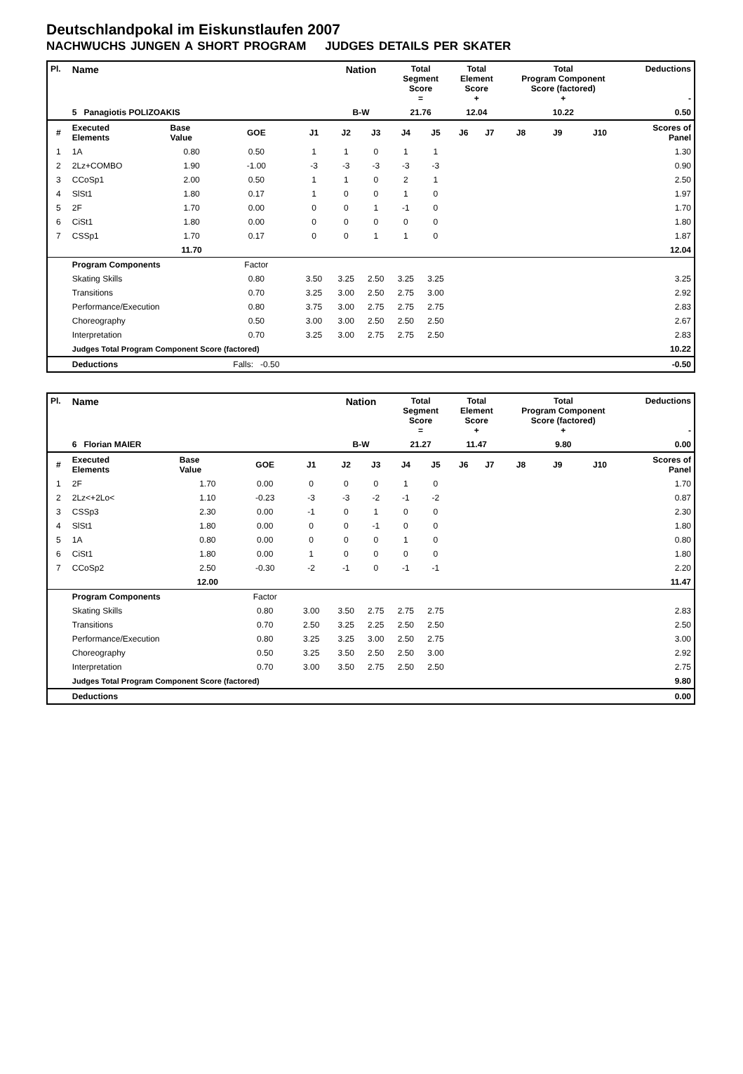Deutschlandpokal im Eiskunstlaufen 2007
NACHWUCHS JUNGEN A SHORT PROGRAM JUDGES DETAILS PER SKATER
| Pl. | Name | | | | Nation | | Total Segment Score = | | Total Element Score + | | Total Program Component Score (factored) + | | | | Deductions - |
| --- | --- | --- | --- | --- | --- | --- | --- | --- | --- | --- | --- | --- | --- | --- | --- |
| | 5 Panagiotis POLIZOAKIS | | | | B-W | | 21.76 | | 12.04 | | 10.22 | | | | 0.50 |
| # | Executed Elements | Base Value | GOE | J1 | J2 | J3 | J4 | J5 | J6 | J7 | J8 | J9 | J10 | Scores of Panel | |
| 1 | 1A | 0.80 | 0.50 | 1 | 1 | 0 | 1 | 1 | | | | | | 1.30 | |
| 2 | 2Lz+COMBO | 1.90 | -1.00 | -3 | -3 | -3 | -3 | -3 | | | | | | 0.90 | |
| 3 | CCoSp1 | 2.00 | 0.50 | 1 | 1 | 0 | 2 | 1 | | | | | | 2.50 | |
| 4 | SlSt1 | 1.80 | 0.17 | 1 | 0 | 0 | 1 | 0 | | | | | | 1.97 | |
| 5 | 2F | 1.70 | 0.00 | 0 | 0 | 1 | -1 | 0 | | | | | | 1.70 | |
| 6 | CiSt1 | 1.80 | 0.00 | 0 | 0 | 0 | 0 | 0 | | | | | | 1.80 | |
| 7 | CSSp1 | 1.70 | 0.17 | 0 | 0 | 1 | 1 | 0 | | | | | | 1.87 | |
| | | 11.70 | | | | | | | | | | | | 12.04 | |
| | Program Components | | Factor | | | | | | | | | | | | |
| | Skating Skills | | 0.80 | 3.50 | 3.25 | 2.50 | 3.25 | 3.25 | | | | | | 3.25 | |
| | Transitions | | 0.70 | 3.25 | 3.00 | 2.50 | 2.75 | 3.00 | | | | | | 2.92 | |
| | Performance/Execution | | 0.80 | 3.75 | 3.00 | 2.75 | 2.75 | 2.75 | | | | | | 2.83 | |
| | Choreography | | 0.50 | 3.00 | 3.00 | 2.50 | 2.50 | 2.50 | | | | | | 2.67 | |
| | Interpretation | | 0.70 | 3.25 | 3.00 | 2.75 | 2.75 | 2.50 | | | | | | 2.83 | |
| | Judges Total Program Component Score (factored) | | | | | | | | | | | | | 10.22 | |
| | Deductions | | Falls: -0.50 | | | | | | | | | | | -0.50 | |
| Pl. | Name | | | | Nation | | Total Segment Score = | | Total Element Score + | | Total Program Component Score (factored) + | | | | Deductions - |
| --- | --- | --- | --- | --- | --- | --- | --- | --- | --- | --- | --- | --- | --- | --- | --- |
| | 6 Florian MAIER | | | | B-W | | 21.27 | | 11.47 | | 9.80 | | | | 0.00 |
| # | Executed Elements | Base Value | GOE | J1 | J2 | J3 | J4 | J5 | J6 | J7 | J8 | J9 | J10 | Scores of Panel | |
| 1 | 2F | 1.70 | 0.00 | 0 | 0 | 0 | 1 | 0 | | | | | | 1.70 | |
| 2 | 2Lz<+2Lo< | 1.10 | -0.23 | -3 | -3 | -2 | -1 | -2 | | | | | | 0.87 | |
| 3 | CSSp3 | 2.30 | 0.00 | -1 | 0 | 1 | 0 | 0 | | | | | | 2.30 | |
| 4 | SlSt1 | 1.80 | 0.00 | 0 | 0 | -1 | 0 | 0 | | | | | | 1.80 | |
| 5 | 1A | 0.80 | 0.00 | 0 | 0 | 0 | 1 | 0 | | | | | | 0.80 | |
| 6 | CiSt1 | 1.80 | 0.00 | 1 | 0 | 0 | 0 | 0 | | | | | | 1.80 | |
| 7 | CCoSp2 | 2.50 | -0.30 | -2 | -1 | 0 | -1 | -1 | | | | | | 2.20 | |
| | | 12.00 | | | | | | | | | | | | 11.47 | |
| | Program Components | | Factor | | | | | | | | | | | | |
| | Skating Skills | | 0.80 | 3.00 | 3.50 | 2.75 | 2.75 | 2.75 | | | | | | 2.83 | |
| | Transitions | | 0.70 | 2.50 | 3.25 | 2.25 | 2.50 | 2.50 | | | | | | 2.50 | |
| | Performance/Execution | | 0.80 | 3.25 | 3.25 | 3.00 | 2.50 | 2.75 | | | | | | 3.00 | |
| | Choreography | | 0.50 | 3.25 | 3.50 | 2.50 | 2.50 | 3.00 | | | | | | 2.92 | |
| | Interpretation | | 0.70 | 3.00 | 3.50 | 2.75 | 2.50 | 2.50 | | | | | | 2.75 | |
| | Judges Total Program Component Score (factored) | | | | | | | | | | | | | 9.80 | |
| | Deductions | | | | | | | | | | | | | 0.00 | |